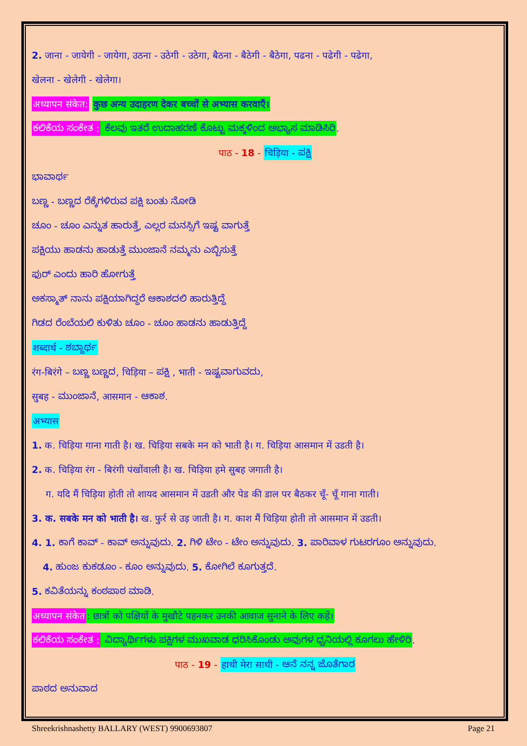2. जाना - जायेगी - जायेगा, उठना - उठेगी - उठेगा, बैठना - बैठेगी - बैठेगा, पढना - पढेगी - पढेगा,
खेलना - खेलेगी - खेलेगा।
अध्यापन संकेत: कुछ अन्य उदाहरण देकर बच्चों से अभ्यास करवाएँ।
ಕಲಿಕೆಯ ಸಂಕೇತ : ಕೆಲವು ಇತರೆ ಉದಾಹರಣೆ ಕೊಟ್ಟು ಮಕ್ಕಳಿಂದ ಅಭ್ಯಾಸ ಮಾಡಿಸಿರಿ.
पाठ - 18 - चिड़िया - ಪಕ್ಷಿ
ಭಾವಾರ್ಥ
ಬಣ್ಣ - ಬಣ್ಣದ ರೆಕ್ಕೆಗಳಿರುವ ಪಕ್ಷಿ ಬಂತು ನೋಡಿ
ಚೂಂ - ಚೂಂ ಎನ್ನುತ ಹಾರುತ್ತೆ, ಎಲ್ಲರ ಮನಸ್ಸಿಗೆ ಇಷ್ಟ ವಾಗುತ್ತೆ
ಪಕ್ಷಿಯು ಹಾಡನು ಹಾಡುತ್ತೆ ಮುಂಜಾನೆ ನಮ್ಮನು ಎಬ್ಬಿಸುತ್ತೆ
ಫುರ್ ಎಂದು ಹಾರಿ ಹೋಗುತ್ತೆ
ಅಕಸ್ಮಾತ್ ನಾನು ಪಕ್ಷಿಯಾಗಿದ್ದರೆ ಆಕಾಶದಲಿ ಹಾರುತ್ತಿದ್ದೆ
ಗಿಡದ ರೆಂಬೆಯಲಿ ಕುಳಿತು ಚೂಂ - ಚೂಂ ಹಾಡನು ಹಾಡುತ್ತಿದ್ದೆ
शब्दार्थ - ಶಬ್ದಾರ್ಥ
रंग-बिरंगे – ಬಣ್ಣ ಬಣ್ಣದ, चिड़िया – ಪಕ್ಷಿ , भाती - ಇಷ್ಟವಾಗುವದು,
सुबह - ಮುಂಜಾನೆ, आसमान - ಆಕಾಶ.
अभ्यास
1. क. चिड़िया गाना गाती है। ख. चिड़िया सबके मन को भाती है। ग. चिड़िया आसमान में उडती है।
2. क. चिड़िया रंग - बिरंगी पंखोंवाली है। ख. चिड़िया हमे सुबह जगाती है।
ग. यदि मैं चिड़िया होती तो शायद आसमान में उडती और पेड की डाल पर बैठकर चूँ- चूँ गाना गाती।
3. क. सबके मन को भाती है। ख. फुर्र से उड़ जाती है। ग. काश मैं चिड़िया होती तो आसमान में उडती।
4. 1. ಕಾಗೆ ಕಾವ್ - ಕಾವ್ ಅನ್ನುವುದು. 2. ಗಿಳಿ ಟೇಂ - ಟೇಂ ಅನ್ನುವುದು. 3. ಪಾರಿವಾಳ ಗುಟರಗೂಂ ಅನ್ನುವುದು.
4. ಹುಂಜ ಕುಕಡೂಂ - ಕೂಂ ಅನ್ನುವುದು. 5. ಕೋಗಿಲೆ ಕೂಗುತ್ತದೆ.
5. ಕವಿತೆಯನ್ನು ಕಂಠಪಾಠ ಮಾಡಿ.
अध्यापन संकेत: छात्रों को पक्षियों के मुखौटे पहनकर उनकी आवाज सुनाने के लिए कहें।
ಕಲಿಕೆಯ ಸಂಕೇತ : ವಿದ್ಯಾರ್ಥಿಗಳು ಪಕ್ಷಿಗಳ ಮುಖವಾಡ ಧರಿಸಿಕೊಂಡು ಅವುಗಳ ಧ್ವನಿಯಲ್ಲಿ ಕೂಗಲು ಹೇಳಿರಿ.
पाठ - 19 - हाथी मेरा साथी - ಆನೆ ನನ್ನ ಜೊತೆಗಾರ
ಪಾಠದ ಅನುವಾದ
Shreekrishnashetty BALLARY (WEST) 9900693807 Page 21